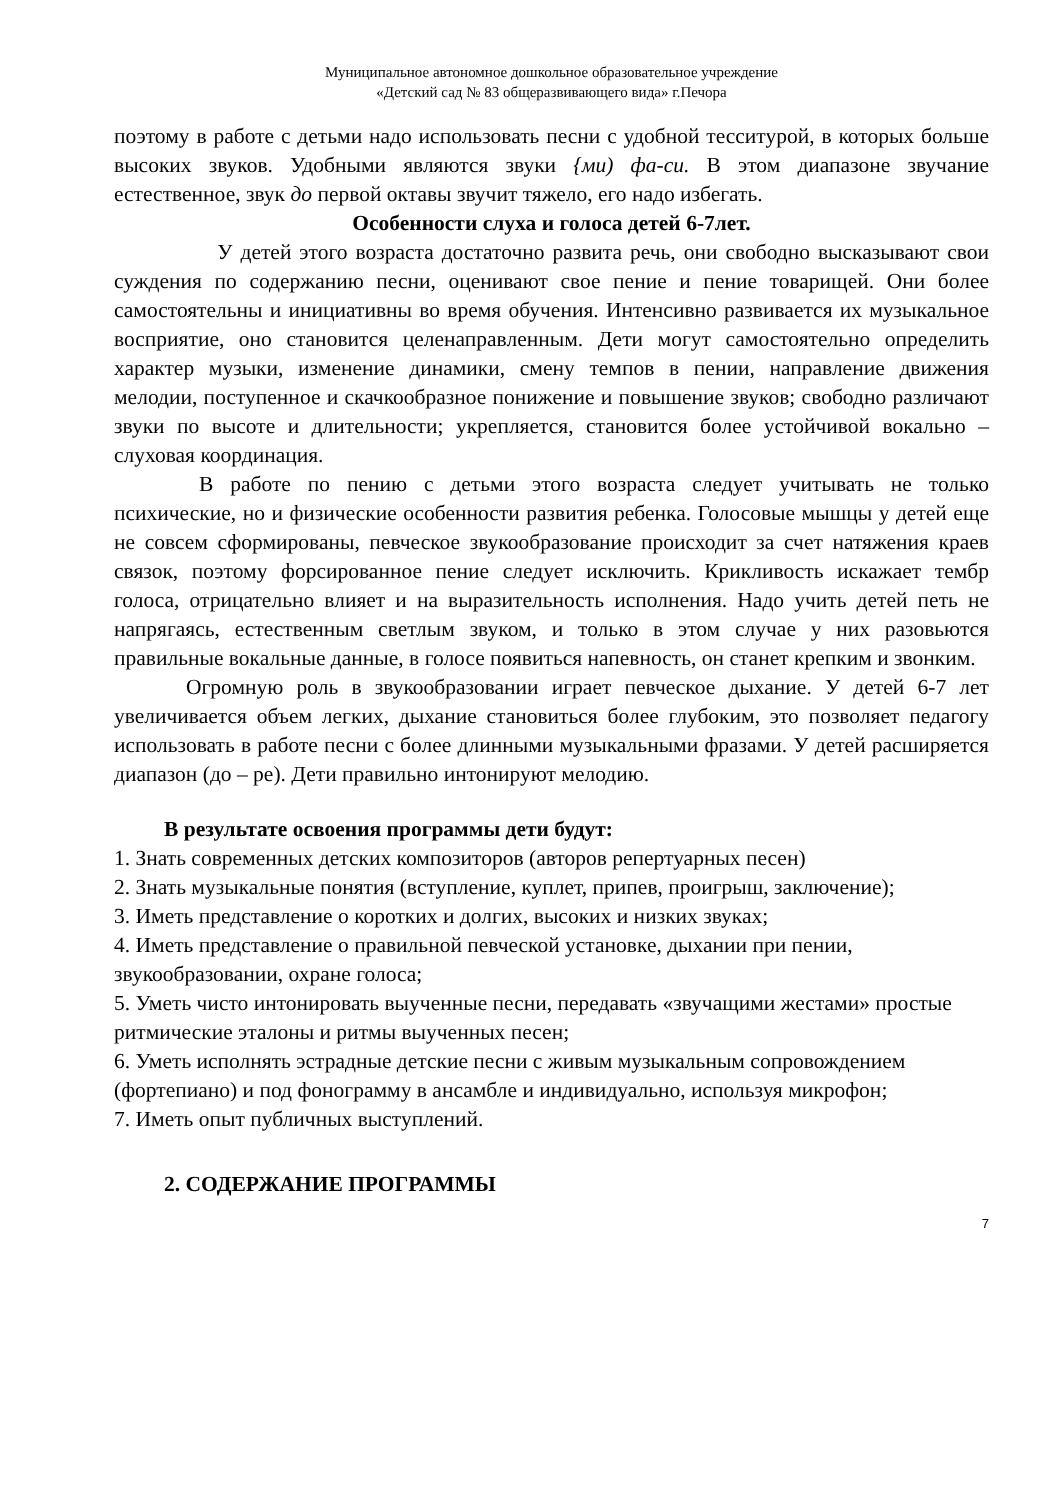Муниципальное автономное дошкольное образовательное учреждение
«Детский сад № 83 общеразвивающего вида» г.Печора
поэтому в работе с детьми надо использовать песни с удобной тесситурой, в которых больше высоких звуков. Удобными являются звуки {ми) фа-си. В этом диапазоне звучание естественное, звук до первой октавы звучит тяжело, его надо избегать.
Особенности слуха и голоса детей 6-7лет.
У детей этого возраста достаточно развита речь, они свободно высказывают свои суждения по содержанию песни, оценивают свое пение и пение товарищей. Они более самостоятельны и инициативны во время обучения. Интенсивно развивается их музыкальное восприятие, оно становится целенаправленным. Дети могут самостоятельно определить характер музыки, изменение динамики, смену темпов в пении, направление движения мелодии, поступенное и скачкообразное понижение и повышение звуков; свободно различают звуки по высоте и длительности; укрепляется, становится более устойчивой вокально – слуховая координация.
В работе по пению с детьми этого возраста следует учитывать не только психические, но и физические особенности развития ребенка. Голосовые мышцы у детей еще не совсем сформированы, певческое звукообразование происходит за счет натяжения краев связок, поэтому форсированное пение следует исключить. Крикливость искажает тембр голоса, отрицательно влияет и на выразительность исполнения. Надо учить детей петь не напрягаясь, естественным светлым звуком, и только в этом случае у них разовьются правильные вокальные данные, в голосе появиться напевность, он станет крепким и звонким.
Огромную роль в звукообразовании играет певческое дыхание. У детей 6-7 лет увеличивается объем легких, дыхание становиться более глубоким, это позволяет педагогу использовать в работе песни с более длинными музыкальными фразами. У детей расширяется диапазон (до – ре). Дети правильно интонируют мелодию.
В результате освоения программы дети будут:
1. Знать современных детских композиторов (авторов репертуарных песен)
2. Знать музыкальные понятия (вступление, куплет, припев, проигрыш, заключение);
3. Иметь представление о коротких и долгих, высоких и низких звуках;
4. Иметь представление о правильной певческой установке, дыхании при пении, звукообразовании, охране голоса;
5. Уметь чисто интонировать выученные песни, передавать «звучащими жестами» простые ритмические эталоны и ритмы выученных песен;
6. Уметь исполнять эстрадные детские песни с живым музыкальным сопровождением (фортепиано) и под фонограмму в ансамбле и индивидуально, используя микрофон;
7. Иметь опыт публичных выступлений.
2. СОДЕРЖАНИЕ ПРОГРАММЫ
7